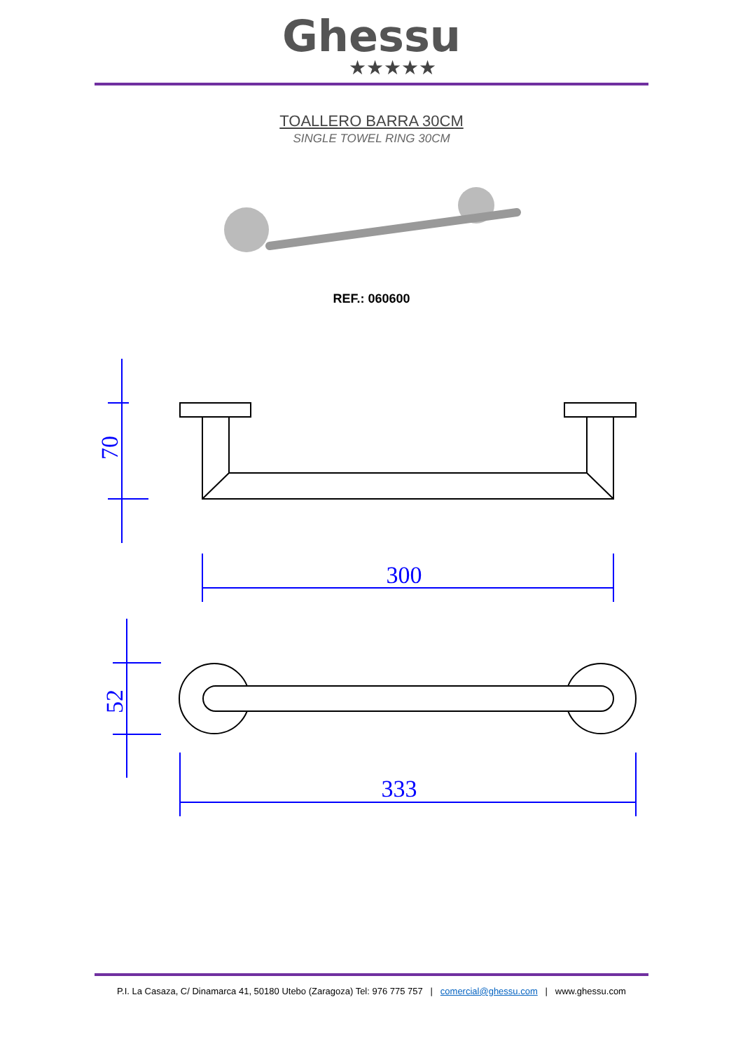Ghessu
★★★★★
TOALLERO BARRA 30CM
SINGLE TOWEL RING 30CM
REF.: 060600
300
333
70
52
P.I. La Casaza, C/ Dinamarca 41, 50180 Utebo (Zaragoza) Tel: 976 775 757 | comercial@ghessu.com | www.ghessu.com